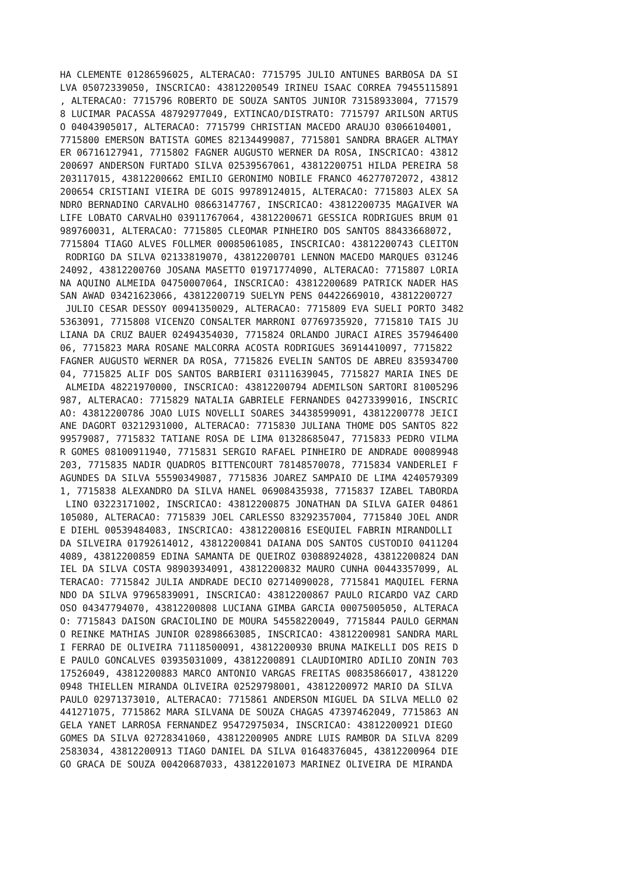HA CLEMENTE 01286596025, ALTERACAO: 7715795 JULIO ANTUNES BARBOSA DA SI
LVA 05072339050, INSCRICAO: 43812200549 IRINEU ISAAC CORREA 79455115891
, ALTERACAO: 7715796 ROBERTO DE SOUZA SANTOS JUNIOR 73158933004, 771579
8 LUCIMAR PACASSA 48792977049, EXTINCAO/DISTRATO: 7715797 ARILSON ARTUS
O 04043905017, ALTERACAO: 7715799 CHRISTIAN MACEDO ARAUJO 03066104001,
7715800 EMERSON BATISTA GOMES 82134499087, 7715801 SANDRA BRAGER ALTMAY
ER 06716127941, 7715802 FAGNER AUGUSTO WERNER DA ROSA, INSCRICAO: 43812
200697 ANDERSON FURTADO SILVA 02539567061, 43812200751 HILDA PEREIRA 58
203117015, 43812200662 EMILIO GERONIMO NOBILE FRANCO 46277072072, 43812
200654 CRISTIANI VIEIRA DE GOIS 99789124015, ALTERACAO: 7715803 ALEX SA
NDRO BERNADINO CARVALHO 08663147767, INSCRICAO: 43812200735 MAGAIVER WA
LIFE LOBATO CARVALHO 03911767064, 43812200671 GESSICA RODRIGUES BRUM 01
989760031, ALTERACAO: 7715805 CLEOMAR PINHEIRO DOS SANTOS 88433668072,
7715804 TIAGO ALVES FOLLMER 00085061085, INSCRICAO: 43812200743 CLEITON
 RODRIGO DA SILVA 02133819070, 43812200701 LENNON MACEDO MARQUES 031246
24092, 43812200760 JOSANA MASETTO 01971774090, ALTERACAO: 7715807 LORIA
NA AQUINO ALMEIDA 04750007064, INSCRICAO: 43812200689 PATRICK NADER HAS
SAN AWAD 03421623066, 43812200719 SUELYN PENS 04422669010, 43812200727
 JULIO CESAR DESSOY 00941350029, ALTERACAO: 7715809 EVA SUELI PORTO 3482
5363091, 7715808 VICENZO CONSALTER MARRONI 07769735920, 7715810 TAIS JU
LIANA DA CRUZ BAUER 02494354030, 7715824 ORLANDO JURACI AIRES 357946400
06, 7715823 MARA ROSANE MALCORRA ACOSTA RODRIGUES 36914410097, 7715822
FAGNER AUGUSTO WERNER DA ROSA, 7715826 EVELIN SANTOS DE ABREU 835934700
04, 7715825 ALIF DOS SANTOS BARBIERI 03111639045, 7715827 MARIA INES DE
 ALMEIDA 48221970000, INSCRICAO: 43812200794 ADEMILSON SARTORI 81005296
987, ALTERACAO: 7715829 NATALIA GABRIELE FERNANDES 04273399016, INSCRIC
AO: 43812200786 JOAO LUIS NOVELLI SOARES 34438599091, 43812200778 JEICI
ANE DAGORT 03212931000, ALTERACAO: 7715830 JULIANA THOME DOS SANTOS 822
99579087, 7715832 TATIANE ROSA DE LIMA 01328685047, 7715833 PEDRO VILMA
R GOMES 08100911940, 7715831 SERGIO RAFAEL PINHEIRO DE ANDRADE 00089948
203, 7715835 NADIR QUADROS BITTENCOURT 78148570078, 7715834 VANDERLEI F
AGUNDES DA SILVA 55590349087, 7715836 JOAREZ SAMPAIO DE LIMA 4240579309
1, 7715838 ALEXANDRO DA SILVA HANEL 06908435938, 7715837 IZABEL TABORDA
 LINO 03223171002, INSCRICAO: 43812200875 JONATHAN DA SILVA GAIER 04861
105080, ALTERACAO: 7715839 JOEL CARLESSO 83292357004, 7715840 JOEL ANDR
E DIEHL 00539484083, INSCRICAO: 43812200816 ESEQUIEL FABRIN MIRANDOLLI
DA SILVEIRA 01792614012, 43812200841 DAIANA DOS SANTOS CUSTODIO 0411204
4089, 43812200859 EDINA SAMANTA DE QUEIROZ 03088924028, 43812200824 DAN
IEL DA SILVA COSTA 98903934091, 43812200832 MAURO CUNHA 00443357099, AL
TERACAO: 7715842 JULIA ANDRADE DECIO 02714090028, 7715841 MAQUIEL FERNA
NDO DA SILVA 97965839091, INSCRICAO: 43812200867 PAULO RICARDO VAZ CARD
OSO 04347794070, 43812200808 LUCIANA GIMBA GARCIA 00075005050, ALTERACA
O: 7715843 DAISON GRACIOLINO DE MOURA 54558220049, 7715844 PAULO GERMAN
O REINKE MATHIAS JUNIOR 02898663085, INSCRICAO: 43812200981 SANDRA MARL
I FERRAO DE OLIVEIRA 71118500091, 43812200930 BRUNA MAIKELLI DOS REIS D
E PAULO GONCALVES 03935031009, 43812200891 CLAUDIOMIRO ADILIO ZONIN 703
17526049, 43812200883 MARCO ANTONIO VARGAS FREITAS 00835866017, 4381220
0948 THIELLEN MIRANDA OLIVEIRA 02529798001, 43812200972 MARIO DA SILVA
PAULO 02971373010, ALTERACAO: 7715861 ANDERSON MIGUEL DA SILVA MELLO 02
441271075, 7715862 MARA SILVANA DE SOUZA CHAGAS 47397462049, 7715863 AN
GELA YANET LARROSA FERNANDEZ 95472975034, INSCRICAO: 43812200921 DIEGO
GOMES DA SILVA 02728341060, 43812200905 ANDRE LUIS RAMBOR DA SILVA 8209
2583034, 43812200913 TIAGO DANIEL DA SILVA 01648376045, 43812200964 DIE
GO GRACA DE SOUZA 00420687033, 43812201073 MARINEZ OLIVEIRA DE MIRANDA